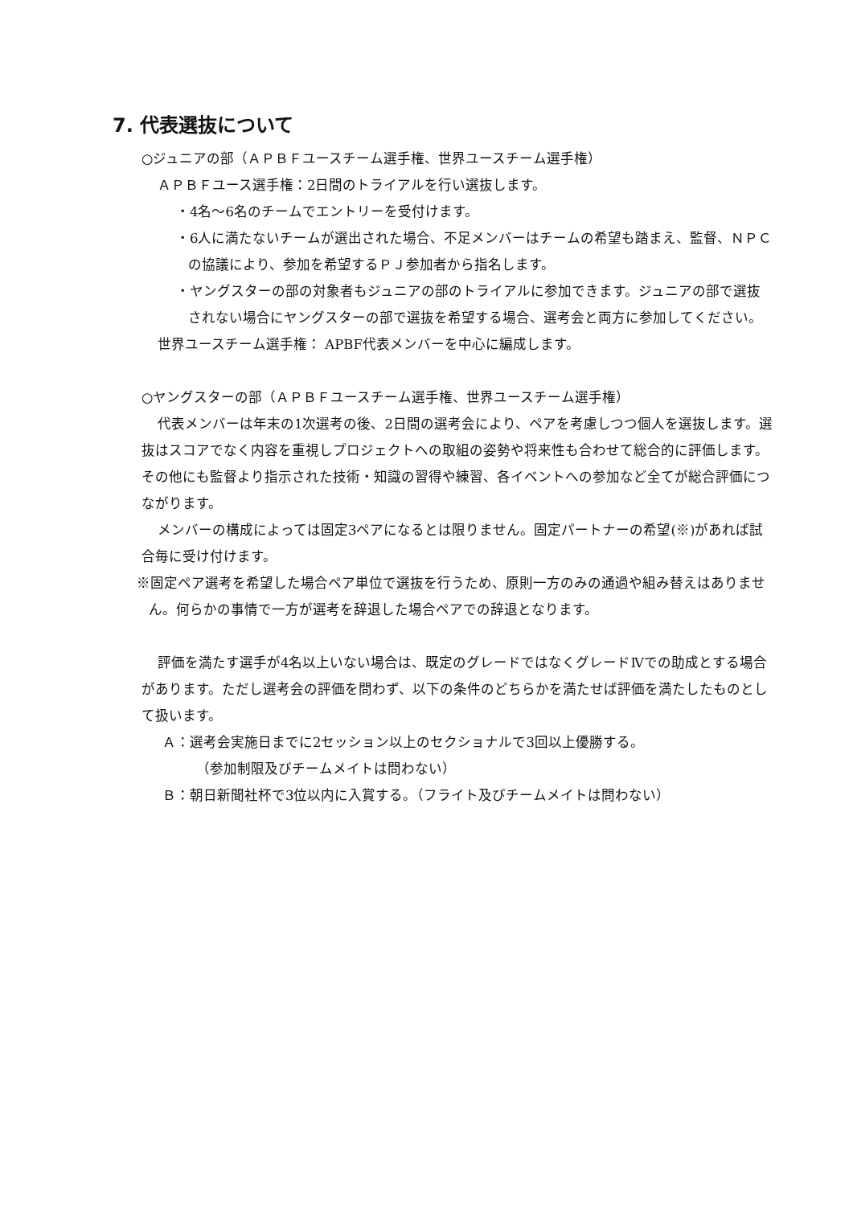7. 代表選抜について
○ジュニアの部（ＡＰＢＦユースチーム選手権、世界ユースチーム選手権）
ＡＰＢＦユース選手権：2日間のトライアルを行い選抜します。
・4名～6名のチームでエントリーを受付けます。
・6人に満たないチームが選出された場合、不足メンバーはチームの希望も踏まえ、監督、ＮＰＣの協議により、参加を希望するＰＪ参加者から指名します。
・ヤングスターの部の対象者もジュニアの部のトライアルに参加できます。ジュニアの部で選抜されない場合にヤングスターの部で選抜を希望する場合、選考会と両方に参加してください。
世界ユースチーム選手権： APBF代表メンバーを中心に編成します。
○ヤングスターの部（ＡＰＢＦユースチーム選手権、世界ユースチーム選手権）
代表メンバーは年末の1次選考の後、2日間の選考会により、ペアを考慮しつつ個人を選抜します。選抜はスコアでなく内容を重視しプロジェクトへの取組の姿勢や将来性も合わせて総合的に評価します。その他にも監督より指示された技術・知識の習得や練習、各イベントへの参加など全てが総合評価につながります。
メンバーの構成によっては固定3ペアになるとは限りません。固定パートナーの希望(※)があれば試合毎に受け付けます。
※固定ペア選考を希望した場合ペア単位で選抜を行うため、原則一方のみの通過や組み替えはありません。何らかの事情で一方が選考を辞退した場合ペアでの辞退となります。
評価を満たす選手が4名以上いない場合は、既定のグレードではなくグレードⅣでの助成とする場合があります。ただし選考会の評価を問わず、以下の条件のどちらかを満たせば評価を満たしたものとして扱います。
Ａ：選考会実施日までに2セッション以上のセクショナルで3回以上優勝する。
（参加制限及びチームメイトは問わない）
Ｂ：朝日新聞社杯で3位以内に入賞する。（フライト及びチームメイトは問わない）